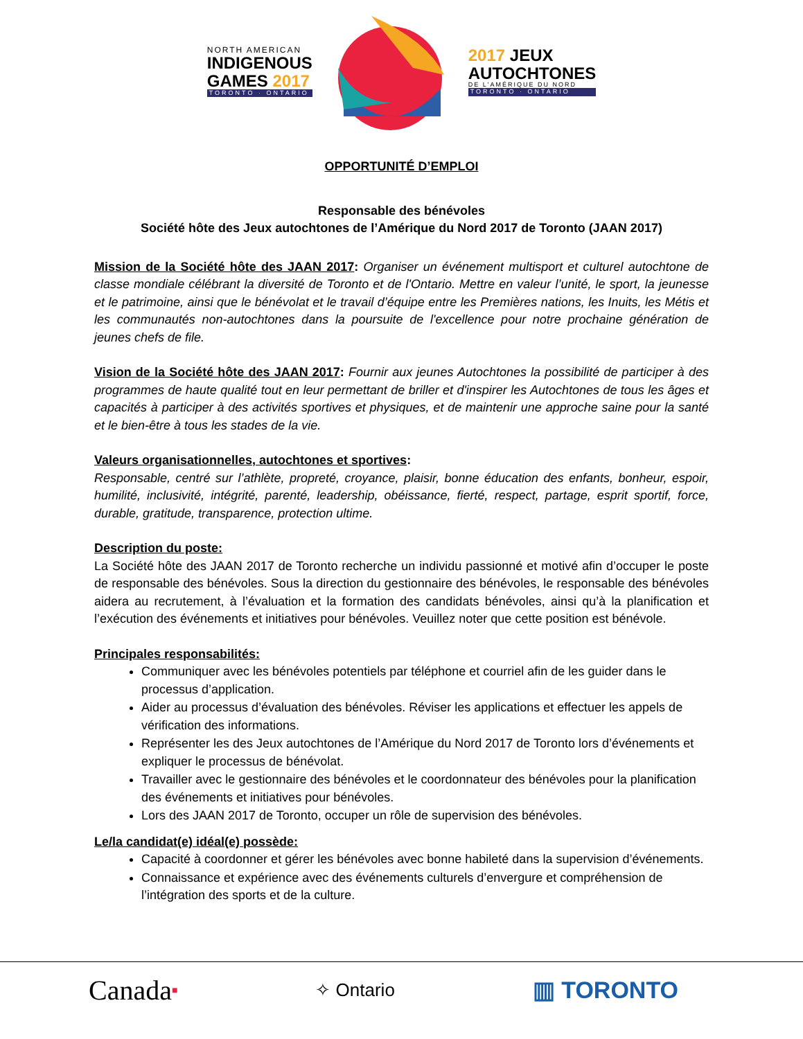NORTH AMERICAN
INDIGENOUS
GAMES 2017
TORONTO · ONTARIO
2017 JEUX
AUTOCHTONES
DE L'AMÉRIQUE DU NORD
TORONTO · ONTARIO
OPPORTUNITÉ D’EMPLOI
Responsable des bénévoles
Société hôte des Jeux autochtones de l’Amérique du Nord 2017 de Toronto (JAAN 2017)
Mission de la Société hôte des JAAN 2017: Organiser un événement multisport et culturel autochtone de classe mondiale célébrant la diversité de Toronto et de l'Ontario. Mettre en valeur l’unité, le sport, la jeunesse et le patrimoine, ainsi que le bénévolat et le travail d’équipe entre les Premières nations, les Inuits, les Métis et les communautés non-autochtones dans la poursuite de l'excellence pour notre prochaine génération de jeunes chefs de file.
Vision de la Société hôte des JAAN 2017: Fournir aux jeunes Autochtones la possibilité de participer à des programmes de haute qualité tout en leur permettant de briller et d'inspirer les Autochtones de tous les âges et capacités à participer à des activités sportives et physiques, et de maintenir une approche saine pour la santé et le bien-être à tous les stades de la vie.
Valeurs organisationnelles, autochtones et sportives:
Responsable, centré sur l’athlète, propreté, croyance, plaisir, bonne éducation des enfants, bonheur, espoir, humilité, inclusivité, intégrité, parenté, leadership, obéissance, fierté, respect, partage, esprit sportif, force, durable, gratitude, transparence, protection ultime.
Description du poste:
La Société hôte des JAAN 2017 de Toronto recherche un individu passionné et motivé afin d’occuper le poste de responsable des bénévoles. Sous la direction du gestionnaire des bénévoles, le responsable des bénévoles aidera au recrutement, à l’évaluation et la formation des candidats bénévoles, ainsi qu’à la planification et l’exécution des événements et initiatives pour bénévoles. Veuillez noter que cette position est bénévole.
Principales responsabilités:
Communiquer avec les bénévoles potentiels par téléphone et courriel afin de les guider dans le processus d’application.
Aider au processus d’évaluation des bénévoles. Réviser les applications et effectuer les appels de vérification des informations.
Représenter les des Jeux autochtones de l’Amérique du Nord 2017 de Toronto lors d’événements et expliquer le processus de bénévolat.
Travailler avec le gestionnaire des bénévoles et le coordonnateur des bénévoles pour la planification des événements et initiatives pour bénévoles.
Lors des JAAN 2017 de Toronto, occuper un rôle de supervision des bénévoles.
Le/la candidat(e) idéal(e) possède:
Capacité à coordonner et gérer les bénévoles avec bonne habileté dans la supervision d’événements.
Connaissance et expérience avec des événements culturels d’envergure et compréhension de l’intégration des sports et de la culture.
Canada■
✧ Ontario
▥ TORONTO